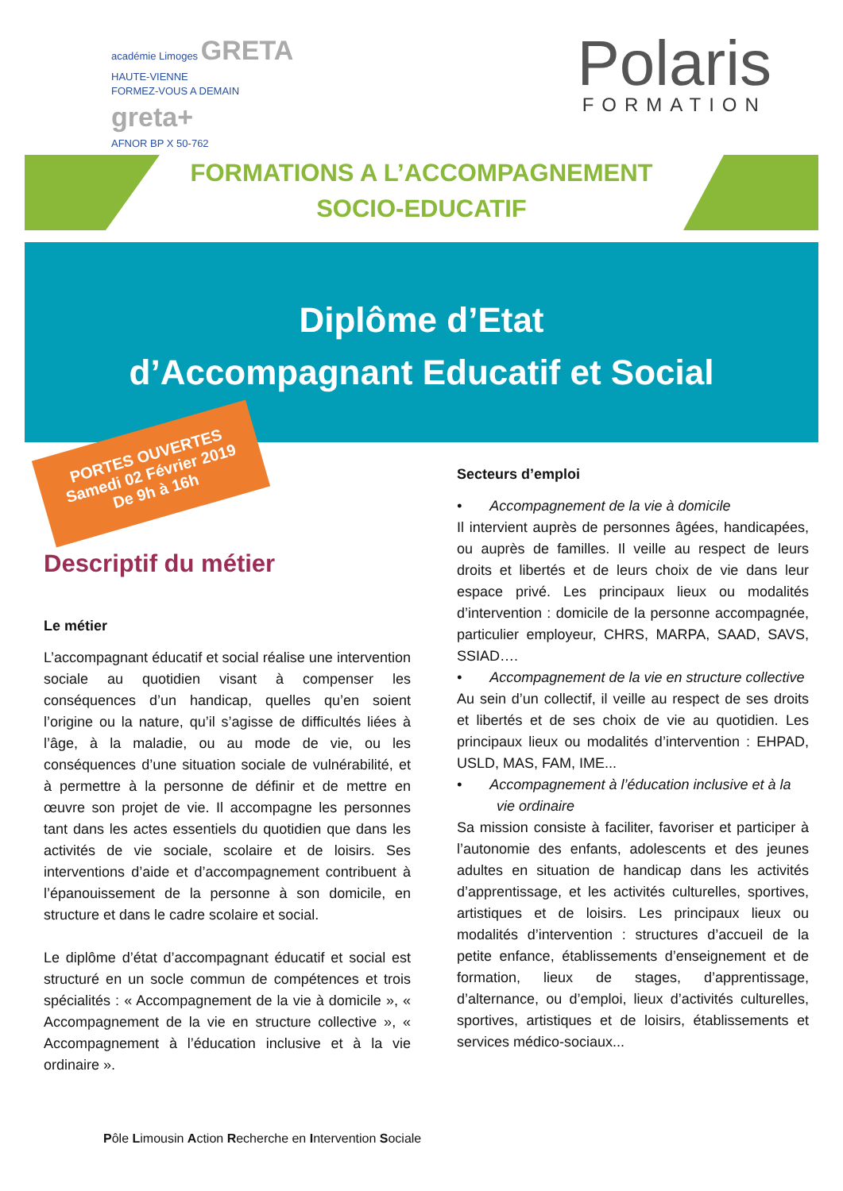académie Limoges GRETA
HAUTE-VIENNE
FORMEZ-VOUS A DEMAIN
greta+
AFNOR BP X 50-762
Polaris
FORMATION
FORMATIONS A L’ACCOMPAGNEMENT
SOCIO-EDUCATIF
Diplôme d’Etat
d’Accompagnant Educatif et Social
PORTES OUVERTES
Samedi 02 Février 2019
De 9h à 16h
Descriptif du métier
Le métier
L’accompagnant éducatif et social réalise une intervention sociale au quotidien visant à compenser les conséquences d’un handicap, quelles qu’en soient l’origine ou la nature, qu’il s’agisse de difficultés liées à l’âge, à la maladie, ou au mode de vie, ou les conséquences d’une situation sociale de vulnérabilité, et à permettre à la personne de définir et de mettre en œuvre son projet de vie. Il accompagne les personnes tant dans les actes essentiels du quotidien que dans les activités de vie sociale, scolaire et de loisirs. Ses interventions d’aide et d’accompagnement contribuent à l’épanouissement de la personne à son domicile, en structure et dans le cadre scolaire et social.
Le diplôme d’état d’accompagnant éducatif et social est structuré en un socle commun de compétences et trois spécialités : « Accompagnement de la vie à domicile », « Accompagnement de la vie en structure collective », « Accompagnement à l’éducation inclusive et à la vie ordinaire ».
Secteurs d’emploi
• Accompagnement de la vie à domicile
Il intervient auprès de personnes âgées, handicapées, ou auprès de familles. Il veille au respect de leurs droits et libertés et de leurs choix de vie dans leur espace privé. Les principaux lieux ou modalités d’intervention : domicile de la personne accompagnée, particulier employeur, CHRS, MARPA, SAAD, SAVS, SSIAD….
• Accompagnement de la vie en structure collective
Au sein d’un collectif, il veille au respect de ses droits et libertés et de ses choix de vie au quotidien. Les principaux lieux ou modalités d’intervention : EHPAD, USLD, MAS, FAM, IME...
• Accompagnement à l’éducation inclusive et à la vie ordinaire
Sa mission consiste à faciliter, favoriser et participer à l’autonomie des enfants, adolescents et des jeunes adultes en situation de handicap dans les activités d’apprentissage, et les activités culturelles, sportives, artistiques et de loisirs. Les principaux lieux ou modalités d’intervention : structures d’accueil de la petite enfance, établissements d’enseignement et de formation, lieux de stages, d’apprentissage, d’alternance, ou d’emploi, lieux d’activités culturelles, sportives, artistiques et de loisirs, établissements et services médico-sociaux...
Pôle Limousin Action Recherche en Intervention Sociale